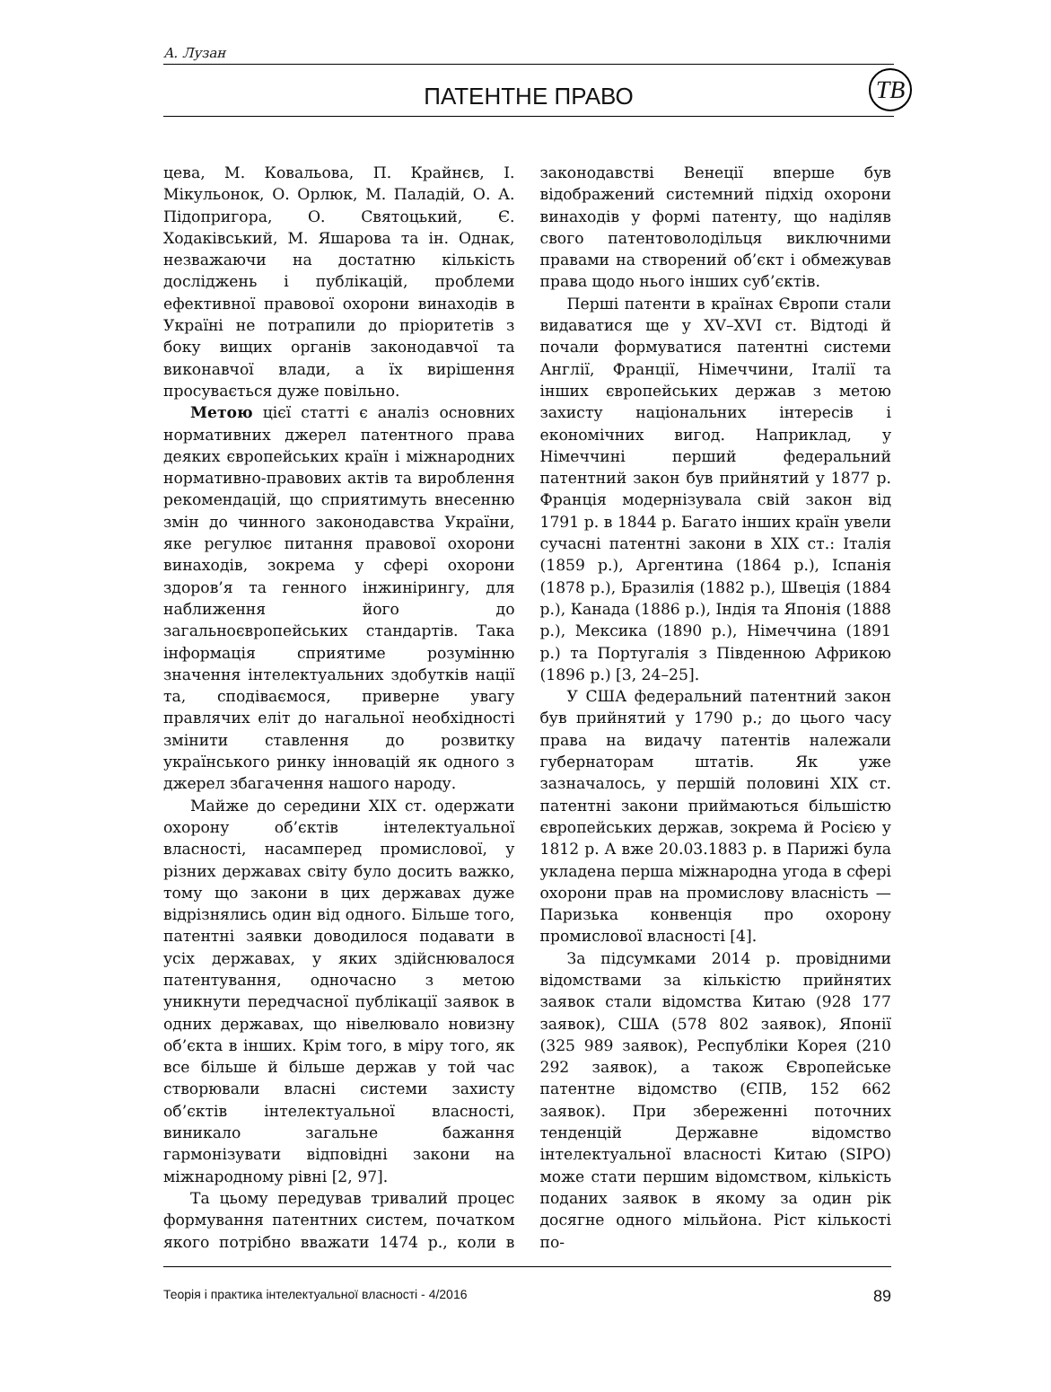А. Лузан
ПАТЕНТНЕ ПРАВО
ТВ
цева, М. Ковальова, П. Крайнєв, І. Мікульонок, О. Орлюк, М. Паладій, О. А. Підопригора, О. Святоцький, Є. Ходаківський, М. Яшарова та ін. Однак, незважаючи на достатню кількість досліджень і публікацій, проблеми ефективної правової охорони винаходів в Україні не потрапили до пріоритетів з боку вищих органів законодавчої та виконавчої влади, а їх вирішення просувається дуже повільно.
Метою цієї статті є аналіз основних нормативних джерел патентного права деяких європейських країн і міжнародних нормативно-правових актів та вироблення рекомендацій, що сприятимуть внесенню змін до чинного законодавства України, яке регулює питання правової охорони винаходів, зокрема у сфері охорони здоров’я та генного інжинірингу, для наближення його до загальноєвропейських стандартів. Така інформація сприятиме розумінню значення інтелектуальних здобутків нації та, сподіваємося, приверне увагу правлячих еліт до нагальної необхідності змінити ставлення до розвитку українського ринку інновацій як одного з джерел збагачення нашого народу.
Майже до середини XIX ст. одержати охорону об’єктів інтелектуальної власності, насамперед промислової, у різних державах світу було досить важко, тому що закони в цих державах дуже відрізнялись один від одного. Більше того, патентні заявки доводилося подавати в усіх державах, у яких здійснювалося патентування, одночасно з метою уникнути передчасної публікації заявок в одних державах, що нівелювало новизну об’єкта в інших. Крім того, в міру того, як все більше й більше держав у той час створювали власні системи захисту об’єктів інтелектуальної власності, виникало загальне бажання гармонізувати відповідні закони на міжнародному рівні [2, 97].
Та цьому передував тривалий процес формування патентних систем, початком якого потрібно вважати 1474 р., коли в законодавстві Венеції вперше був відображений системний підхід охорони винаходів у формі патенту, що наділяв свого патентоволодільця виключними правами на створений об’єкт і обмежував права щодо нього інших суб’єктів.
Перші патенти в країнах Європи стали видаватися ще у XV–XVI ст. Відтоді й почали формуватися патентні системи Англії, Франції, Німеччини, Італії та інших європейських держав з метою захисту національних інтересів і економічних вигод. Наприклад, у Німеччині перший федеральний патентний закон був прийнятий у 1877 р. Франція модернізувала свій закон від 1791 р. в 1844 р. Багато інших країн увели сучасні патентні закони в XIX ст.: Італія (1859 р.), Аргентина (1864 р.), Іспанія (1878 р.), Бразилія (1882 р.), Швеція (1884 р.), Канада (1886 р.), Індія та Японія (1888 р.), Мексика (1890 р.), Німеччина (1891 р.) та Португалія з Південною Африкою (1896 р.) [3, 24–25].
У США федеральний патентний закон був прийнятий у 1790 р.; до цього часу права на видачу патентів належали губернаторам штатів. Як уже зазначалось, у першій половині XIX ст. патентні закони приймаються більшістю європейських держав, зокрема й Росією у 1812 р. А вже 20.03.1883 р. в Парижі була укладена перша міжнародна угода в сфері охорони прав на промислову власність — Паризька конвенція про охорону промислової власності [4].
За підсумками 2014 р. провідними відомствами за кількістю прийнятих заявок стали відомства Китаю (928 177 заявок), США (578 802 заявок), Японії (325 989 заявок), Республіки Корея (210 292 заявок), а також Європейське патентне відомство (ЄПВ, 152 662 заявок). При збереженні поточних тенденцій Державне відомство інтелектуальної власності Китаю (SIPO) може стати першим відомством, кількість поданих заявок в якому за один рік досягне одного мільйона. Ріст кількості по-
Теорія і практика інтелектуальної власності - 4/2016 89